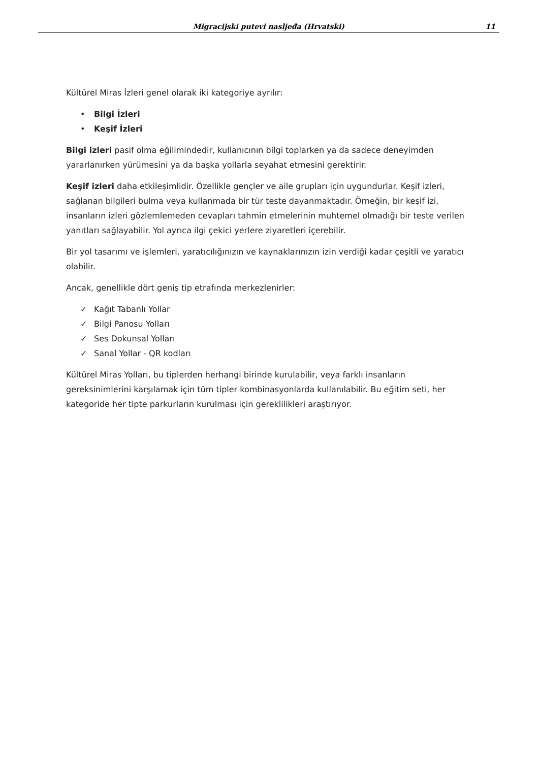Migracijski putevi nasljeđa (Hrvatski)
11
Kültürel Miras İzleri genel olarak iki kategoriye ayrılır:
• Bilgi İzleri
• Keşif İzleri
Bilgi izleri pasif olma eğilimindedir, kullanıcının bilgi toplarken ya da sadece deneyimden yararlanırken yürümesini ya da başka yollarla seyahat etmesini gerektirir.
Keşif izleri daha etkileşimlidir. Özellikle gençler ve aile grupları için uygundurlar. Keşif izleri, sağlanan bilgileri bulma veya kullanmada bir tür teste dayanmaktadır. Örneğin, bir keşif izi, insanların izleri gözlemlemeden cevapları tahmin etmelerinin muhtemel olmadığı bir teste verilen yanıtları sağlayabilir. Yol ayrıca ilgi çekici yerlere ziyaretleri içerebilir.
Bir yol tasarımı ve işlemleri, yaratıcılığınızın ve kaynaklarınızın izin verdiği kadar çeşitli ve yaratıcı olabilir.
Ancak, genellikle dört geniş tip etrafında merkezlenirler:
✓ Kağıt Tabanlı Yollar
✓ Bilgi Panosu Yolları
✓ Ses Dokunsal Yolları
✓ Sanal Yollar - QR kodları
Kültürel Miras Yolları, bu tiplerden herhangi birinde kurulabilir, veya farklı insanların gereksinimlerini karşılamak için tüm tipler kombinasyonlarda kullanılabilir. Bu eğitim seti, her kategoride her tipte parkurların kurulması için gereklilikleri araştırıyor.